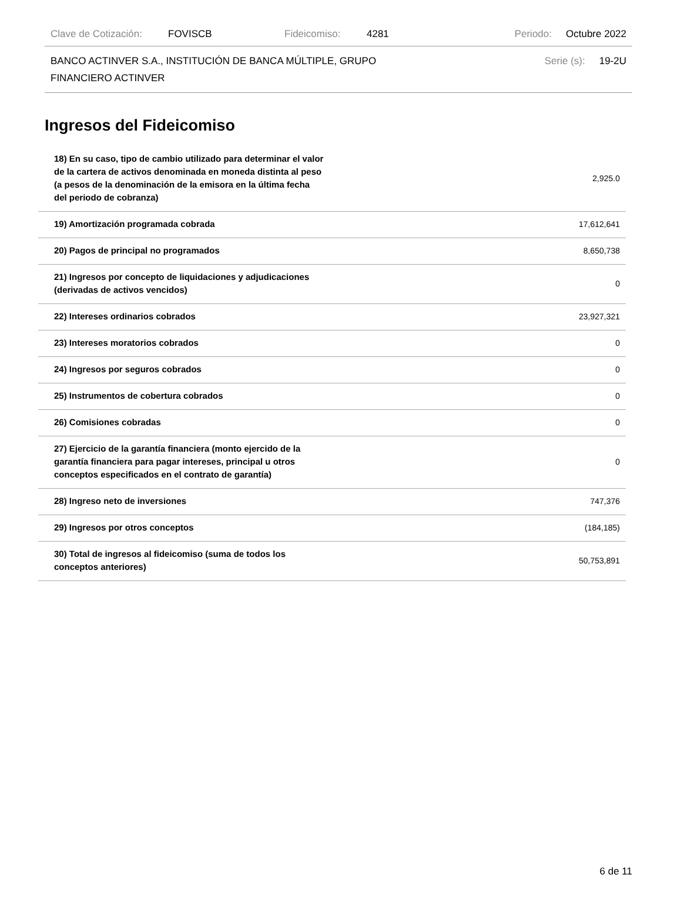Clave de Cotización: FOVISCB Fideicomiso: 4281 Periodo: Octubre 2022
BANCO ACTINVER S.A., INSTITUCIÓN DE BANCA MÚLTIPLE, GRUPO
FINANCIERO ACTINVER Serie (s): 19-2U
Ingresos del Fideicomiso
| 18) En su caso, tipo de cambio utilizado para determinar el valor de la cartera de activos denominada en moneda distinta al peso (a pesos de la denominación de la emisora en la última fecha del periodo de cobranza) | 2,925.0 |
| 19) Amortización programada cobrada | 17,612,641 |
| 20) Pagos de principal no programados | 8,650,738 |
| 21) Ingresos por concepto de liquidaciones y adjudicaciones (derivadas de activos vencidos) | 0 |
| 22) Intereses ordinarios cobrados | 23,927,321 |
| 23) Intereses moratorios cobrados | 0 |
| 24) Ingresos por seguros cobrados | 0 |
| 25) Instrumentos de cobertura cobrados | 0 |
| 26) Comisiones cobradas | 0 |
| 27) Ejercicio de la garantía financiera (monto ejercido de la garantía financiera para pagar intereses, principal u otros conceptos especificados en el contrato de garantía) | 0 |
| 28) Ingreso neto de inversiones | 747,376 |
| 29) Ingresos por otros conceptos | (184,185) |
| 30) Total de ingresos al fideicomiso (suma de todos los conceptos anteriores) | 50,753,891 |
6 de 11